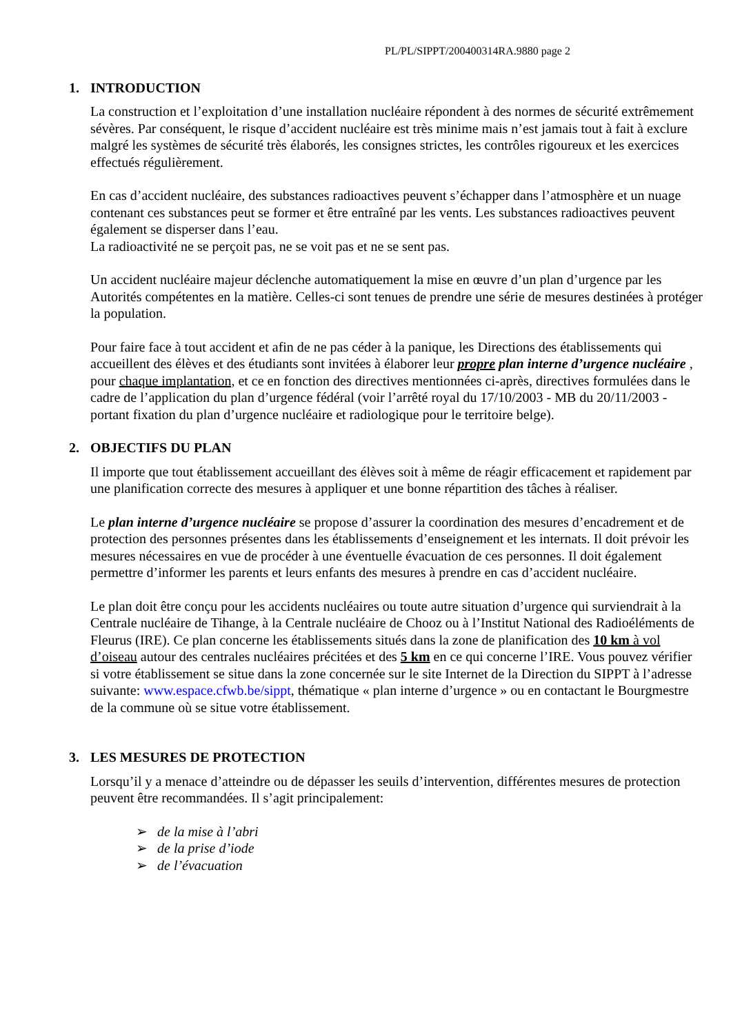PL/PL/SIPPT/200400314RA.9880 page 2
1. INTRODUCTION
La construction et l’exploitation d’une installation nucléaire répondent à des normes de sécurité extrêmement sévères. Par conséquent, le risque d’accident nucléaire est très minime mais n’est jamais tout à fait à exclure malgré les systèmes de sécurité très élaborés, les consignes strictes, les contrôles rigoureux et les exercices effectués régulièrement.
En cas d’accident nucléaire, des substances radioactives peuvent s’échapper dans l’atmosphère et un nuage contenant ces substances peut se former et être entraîné par les vents. Les substances radioactives peuvent également se disperser dans l’eau.
La radioactivité ne se perçoit pas, ne se voit pas et ne se sent pas.
Un accident nucléaire majeur déclenche automatiquement la mise en œuvre d’un plan d’urgence par les Autorités compétentes en la matière. Celles-ci sont tenues de prendre une série de mesures destinées à protéger la population.
Pour faire face à tout accident et afin de ne pas céder à la panique, les Directions des établissements qui accueillent des élèves et des étudiants sont invitées à élaborer leur propre plan interne d’urgence nucléaire , pour chaque implantation, et ce en fonction des directives mentionnées ci-après, directives formulées dans le cadre de l’application du plan d’urgence fédéral (voir l’arrêté royal du 17/10/2003 - MB du 20/11/2003 - portant fixation du plan d’urgence nucléaire et radiologique pour le territoire belge).
2. OBJECTIFS DU PLAN
Il importe que tout établissement accueillant des élèves soit à même de réagir efficacement et rapidement par une planification correcte des mesures à appliquer et une bonne répartition des tâches à réaliser.
Le plan interne d’urgence nucléaire se propose d’assurer la coordination des mesures d’encadrement et de protection des personnes présentes dans les établissements d’enseignement et les internats. Il doit prévoir les mesures nécessaires en vue de procéder à une éventuelle évacuation de ces personnes. Il doit également permettre d’informer les parents et leurs enfants des mesures à prendre en cas d’accident nucléaire.
Le plan doit être conçu pour les accidents nucléaires ou toute autre situation d’urgence qui surviendrait à la Centrale nucléaire de Tihange, à la Centrale nucléaire de Chooz ou à l’Institut National des Radioéléments de Fleurus (IRE). Ce plan concerne les établissements situés dans la zone de planification des 10 km à vol d’oiseau autour des centrales nucléaires précitées et des 5 km en ce qui concerne l’IRE. Vous pouvez vérifier si votre établissement se situe dans la zone concernée sur le site Internet de la Direction du SIPPT à l’adresse suivante: www.espace.cfwb.be/sippt, thématique « plan interne d’urgence » ou en contactant le Bourgmestre de la commune où se situe votre établissement.
3. LES MESURES DE PROTECTION
Lorsqu’il y a menace d’atteindre ou de dépasser les seuils d’intervention, différentes mesures de protection peuvent être recommandées. Il s’agit principalement:
➢ de la mise à l’abri
➢ de la prise d’iode
➢ de l’évacuation